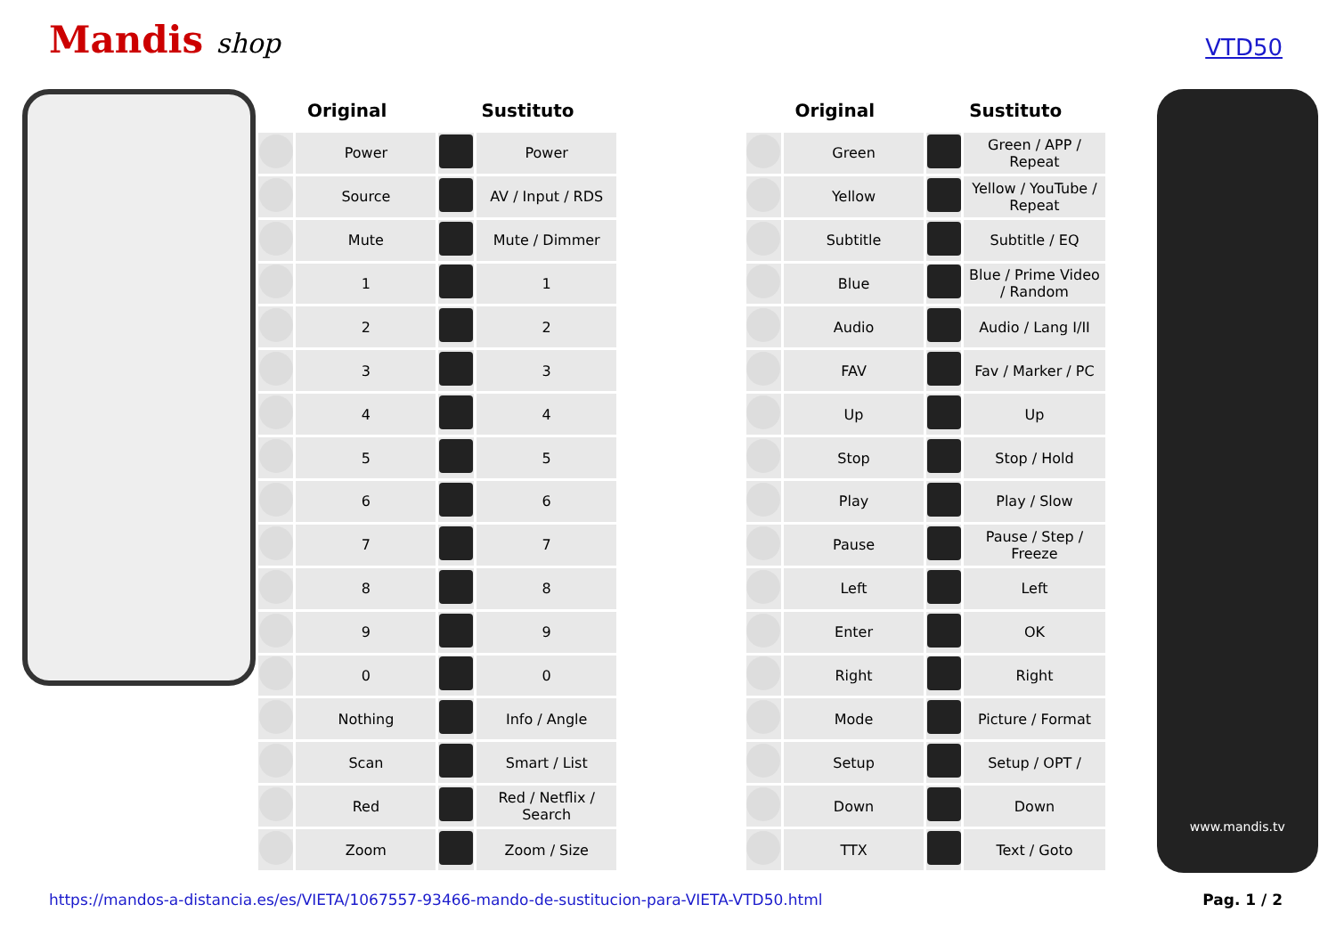Mandis shop
VTD50
| Original | | Sustituto | | | Original | | Sustituto | |
| --- | --- | --- | --- | --- | --- | --- | --- | --- |
| | Power | | Power | | | Green | | Green / APP / Repeat |
| | Source | | AV / Input / RDS | | | Yellow | | Yellow / YouTube / Repeat |
| | Mute | | Mute / Dimmer | | | Subtitle | | Subtitle / EQ |
| | 1 | | 1 | | | Blue | | Blue / Prime Video / Random |
| | 2 | | 2 | | | Audio | | Audio / Lang I/II |
| | 3 | | 3 | | | FAV | | Fav / Marker / PC |
| | 4 | | 4 | | | Up | | Up |
| | 5 | | 5 | | | Stop | | Stop / Hold |
| | 6 | | 6 | | | Play | | Play / Slow |
| | 7 | | 7 | | | Pause | | Pause / Step / Freeze |
| | 8 | | 8 | | | Left | | Left |
| | 9 | | 9 | | | Enter | | OK |
| | 0 | | 0 | | | Right | | Right |
| | Nothing | | Info / Angle | | | Mode | | Picture / Format |
| | Scan | | Smart / List | | | Setup | | Setup / OPT / |
| | Red | | Red / Netflix / Search | | | Down | | Down |
| | Zoom | | Zoom / Size | | | TTX | | Text / Goto |
www.mandis.tv
https://mandos-a-distancia.es/es/VIETA/1067557-93466-mando-de-sustitucion-para-VIETA-VTD50.html Pag. 1 / 2